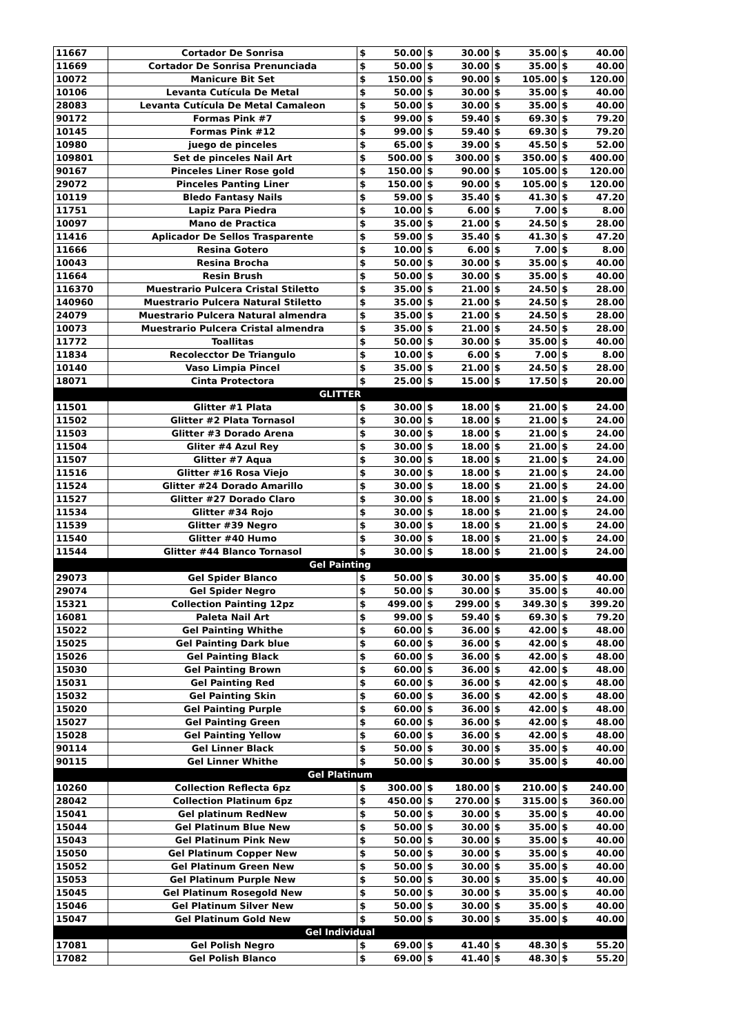| 11667 | Cortador De Sonrisa | $ | 50.00 | $ | 30.00 | $ | 35.00 | $ | 40.00 |
| 11669 | Cortador De Sonrisa Prenunciada | $ | 50.00 | $ | 30.00 | $ | 35.00 | $ | 40.00 |
| 10072 | Manicure Bit Set | $ | 150.00 | $ | 90.00 | $ | 105.00 | $ | 120.00 |
| 10106 | Levanta Cutícula De Metal | $ | 50.00 | $ | 30.00 | $ | 35.00 | $ | 40.00 |
| 28083 | Levanta Cutícula De Metal Camaleon | $ | 50.00 | $ | 30.00 | $ | 35.00 | $ | 40.00 |
| 90172 | Formas Pink #7 | $ | 99.00 | $ | 59.40 | $ | 69.30 | $ | 79.20 |
| 10145 | Formas Pink #12 | $ | 99.00 | $ | 59.40 | $ | 69.30 | $ | 79.20 |
| 10980 | juego de pinceles | $ | 65.00 | $ | 39.00 | $ | 45.50 | $ | 52.00 |
| 109801 | Set de pinceles Nail Art | $ | 500.00 | $ | 300.00 | $ | 350.00 | $ | 400.00 |
| 90167 | Pinceles Liner Rose gold | $ | 150.00 | $ | 90.00 | $ | 105.00 | $ | 120.00 |
| 29072 | Pinceles Panting Liner | $ | 150.00 | $ | 90.00 | $ | 105.00 | $ | 120.00 |
| 10119 | Bledo Fantasy Nails | $ | 59.00 | $ | 35.40 | $ | 41.30 | $ | 47.20 |
| 11751 | Lapiz Para Piedra | $ | 10.00 | $ | 6.00 | $ | 7.00 | $ | 8.00 |
| 10097 | Mano de Practica | $ | 35.00 | $ | 21.00 | $ | 24.50 | $ | 28.00 |
| 11416 | Aplicador De Sellos Trasparente | $ | 59.00 | $ | 35.40 | $ | 41.30 | $ | 47.20 |
| 11666 | Resina Gotero | $ | 10.00 | $ | 6.00 | $ | 7.00 | $ | 8.00 |
| 10043 | Resina Brocha | $ | 50.00 | $ | 30.00 | $ | 35.00 | $ | 40.00 |
| 11664 | Resin Brush | $ | 50.00 | $ | 30.00 | $ | 35.00 | $ | 40.00 |
| 116370 | Muestrario Pulcera Cristal Stiletto | $ | 35.00 | $ | 21.00 | $ | 24.50 | $ | 28.00 |
| 140960 | Muestrario Pulcera Natural Stiletto | $ | 35.00 | $ | 21.00 | $ | 24.50 | $ | 28.00 |
| 24079 | Muestrario Pulcera Natural almendra | $ | 35.00 | $ | 21.00 | $ | 24.50 | $ | 28.00 |
| 10073 | Muestrario Pulcera Cristal almendra | $ | 35.00 | $ | 21.00 | $ | 24.50 | $ | 28.00 |
| 11772 | Toallitas | $ | 50.00 | $ | 30.00 | $ | 35.00 | $ | 40.00 |
| 11834 | Recolecctor De Triangulo | $ | 10.00 | $ | 6.00 | $ | 7.00 | $ | 8.00 |
| 10140 | Vaso Limpia Pincel | $ | 35.00 | $ | 21.00 | $ | 24.50 | $ | 28.00 |
| 18071 | Cinta Protectora | $ | 25.00 | $ | 15.00 | $ | 17.50 | $ | 20.00 |
| GLITTER | | | | | | | | | |
| 11501 | Glitter #1 Plata | $ | 30.00 | $ | 18.00 | $ | 21.00 | $ | 24.00 |
| 11502 | Glitter #2 Plata Tornasol | $ | 30.00 | $ | 18.00 | $ | 21.00 | $ | 24.00 |
| 11503 | Glitter #3 Dorado Arena | $ | 30.00 | $ | 18.00 | $ | 21.00 | $ | 24.00 |
| 11504 | Gliter #4 Azul Rey | $ | 30.00 | $ | 18.00 | $ | 21.00 | $ | 24.00 |
| 11507 | Glitter #7 Aqua | $ | 30.00 | $ | 18.00 | $ | 21.00 | $ | 24.00 |
| 11516 | Glitter #16 Rosa Viejo | $ | 30.00 | $ | 18.00 | $ | 21.00 | $ | 24.00 |
| 11524 | Glitter #24 Dorado Amarillo | $ | 30.00 | $ | 18.00 | $ | 21.00 | $ | 24.00 |
| 11527 | Glitter #27 Dorado Claro | $ | 30.00 | $ | 18.00 | $ | 21.00 | $ | 24.00 |
| 11534 | Glitter #34 Rojo | $ | 30.00 | $ | 18.00 | $ | 21.00 | $ | 24.00 |
| 11539 | Glitter #39 Negro | $ | 30.00 | $ | 18.00 | $ | 21.00 | $ | 24.00 |
| 11540 | Glitter #40 Humo | $ | 30.00 | $ | 18.00 | $ | 21.00 | $ | 24.00 |
| 11544 | Glitter #44 Blanco Tornasol | $ | 30.00 | $ | 18.00 | $ | 21.00 | $ | 24.00 |
| Gel Painting | | | | | | | | | |
| 29073 | Gel Spider Blanco | $ | 50.00 | $ | 30.00 | $ | 35.00 | $ | 40.00 |
| 29074 | Gel Spider Negro | $ | 50.00 | $ | 30.00 | $ | 35.00 | $ | 40.00 |
| 15321 | Collection Painting 12pz | $ | 499.00 | $ | 299.00 | $ | 349.30 | $ | 399.20 |
| 16081 | Paleta Nail Art | $ | 99.00 | $ | 59.40 | $ | 69.30 | $ | 79.20 |
| 15022 | Gel Painting Whithe | $ | 60.00 | $ | 36.00 | $ | 42.00 | $ | 48.00 |
| 15025 | Gel Painting Dark blue | $ | 60.00 | $ | 36.00 | $ | 42.00 | $ | 48.00 |
| 15026 | Gel Painting Black | $ | 60.00 | $ | 36.00 | $ | 42.00 | $ | 48.00 |
| 15030 | Gel Painting Brown | $ | 60.00 | $ | 36.00 | $ | 42.00 | $ | 48.00 |
| 15031 | Gel Painting Red | $ | 60.00 | $ | 36.00 | $ | 42.00 | $ | 48.00 |
| 15032 | Gel Painting Skin | $ | 60.00 | $ | 36.00 | $ | 42.00 | $ | 48.00 |
| 15020 | Gel Painting Purple | $ | 60.00 | $ | 36.00 | $ | 42.00 | $ | 48.00 |
| 15027 | Gel Painting Green | $ | 60.00 | $ | 36.00 | $ | 42.00 | $ | 48.00 |
| 15028 | Gel Painting Yellow | $ | 60.00 | $ | 36.00 | $ | 42.00 | $ | 48.00 |
| 90114 | Gel Linner Black | $ | 50.00 | $ | 30.00 | $ | 35.00 | $ | 40.00 |
| 90115 | Gel Linner Whithe | $ | 50.00 | $ | 30.00 | $ | 35.00 | $ | 40.00 |
| Gel Platinum | | | | | | | | | |
| 10260 | Collection Reflecta 6pz | $ | 300.00 | $ | 180.00 | $ | 210.00 | $ | 240.00 |
| 28042 | Collection Platinum 6pz | $ | 450.00 | $ | 270.00 | $ | 315.00 | $ | 360.00 |
| 15041 | Gel platinum RedNew | $ | 50.00 | $ | 30.00 | $ | 35.00 | $ | 40.00 |
| 15044 | Gel Platinum Blue New | $ | 50.00 | $ | 30.00 | $ | 35.00 | $ | 40.00 |
| 15043 | Gel Platinum Pink New | $ | 50.00 | $ | 30.00 | $ | 35.00 | $ | 40.00 |
| 15050 | Gel Platinum Copper New | $ | 50.00 | $ | 30.00 | $ | 35.00 | $ | 40.00 |
| 15052 | Gel Platinum Green New | $ | 50.00 | $ | 30.00 | $ | 35.00 | $ | 40.00 |
| 15053 | Gel Platinum Purple New | $ | 50.00 | $ | 30.00 | $ | 35.00 | $ | 40.00 |
| 15045 | Gel Platinum Rosegold New | $ | 50.00 | $ | 30.00 | $ | 35.00 | $ | 40.00 |
| 15046 | Gel Platinum Silver New | $ | 50.00 | $ | 30.00 | $ | 35.00 | $ | 40.00 |
| 15047 | Gel Platinum Gold New | $ | 50.00 | $ | 30.00 | $ | 35.00 | $ | 40.00 |
| Gel Individual | | | | | | | | | |
| 17081 | Gel Polish Negro | $ | 69.00 | $ | 41.40 | $ | 48.30 | $ | 55.20 |
| 17082 | Gel Polish Blanco | $ | 69.00 | $ | 41.40 | $ | 48.30 | $ | 55.20 |